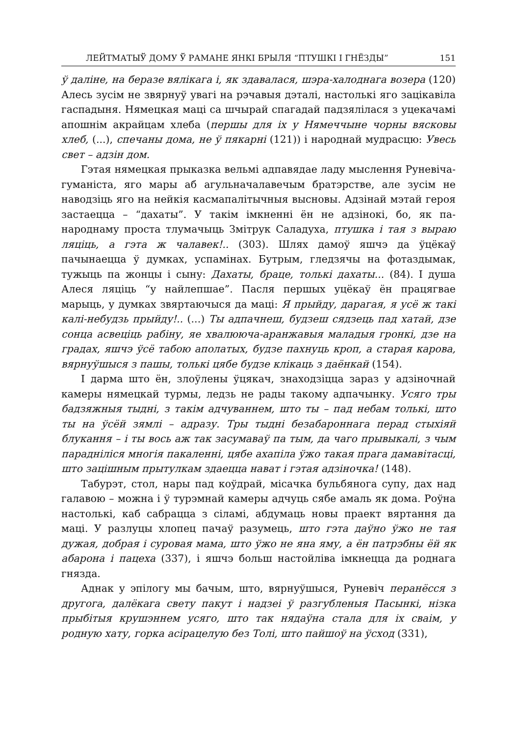ЛЕЙТМАТЫЎ ДОМУ Ў РАМАНЕ ЯНКІ БРЫЛЯ “ПТУШКІ І ГНЁЗДЫ” 151
ў даліне, на беразе вялікага і, як здавалася, шэра-халоднага возера (120) Алесь зусім не звярнуў увагі на рэчавыя дэталі, настолькі яго зацікавіла гаспадыня. Нямецкая маці са шчырай спагадай падзялілася з уцекачамі апошнім акрайцам хлеба (першы для іх у Нямеччыне чорны вясковы хлеб, (...), спечаны дома, не ў пякарні (121)) і народнай мудрасцю: Увесь свет – адзін дом.
Гэтая нямецкая прыказка вельмі адпавядае ладу мыслення Руневіча-гуманіста, яго мары аб агульначалавечым братэрстве, але зусім не наводзіць яго на нейкія касмапалітычныя высновы. Адзінай мэтай героя застаецца – “дахаты”. У такім імкненні ён не адзінокі, бо, як па-народнаму проста тлумачыць Змітрук Саладуха, птушка і тая з выраю ляціць, а гэта ж чалавек!.. (303). Шлях дамоў яшчэ да ўцёкаў пачынаецца ў думках, успамінах. Бутрым, гледзячы на фотаздымак, тужыць па жонцы і сыну: Дахаты, браце, толькі дахаты... (84). І душа Алеся ляціць “у найлепшае”. Пасля першых уцёкаў ён працягвае марыць, у думках звяртаючыся да маці: Я прыйду, дарагая, я усё ж такі калі-небудзь прыйду!.. (...) Ты адпачнеш, будзеш сядзець пад хатай, дзе сонца асвеціць рабіну, яе хвалююча-аранжавыя маладыя гронкі, дзе на градах, яшчэ ўсё табою аполатых, будзе пахнуць кроп, а старая карова, вярнуўшыся з пашы, толькі цябе будзе клікаць з даёнкай (154).
І дарма што ён, злоўлены ўцякач, знаходзіцца зараз у адзіночнай камеры нямецкай турмы, ледзь не рады такому адпачынку. Усяго тры бадзяжныя тыдні, з такім адчуваннем, што ты – пад небам толькі, што ты на ўсёй зямлі – адразу. Тры тыдні безабароннага перад стыхіяй блукання – і ты вось аж так засумаваў па тым, да чаго прывыкалі, з чым парадніліся многія пакаленні, цябе ахапіла ўжо такая прага дамавітасці, што зацішным прытулкам здаецца нават і гэтая адзіночка! (148).
Табурэт, стол, нары пад коўдрай, місачка бульбянога супу, дах над галавою – можна і ў турэмнай камеры адчуць сябе амаль як дома. Роўна настолькі, каб сабрацца з сіламі, абдумаць новы праект вяртання да маці. У разлуцы хлопец пачаў разумець, што гэта даўно ўжо не тая дужая, добрая і суровая мама, што ўжо не яна яму, а ён патрэбны ёй як абарона і пацеха (337), і яшчэ больш настойліва імкнецца да роднага гнязда.
Аднак у эпілогу мы бачым, што, вярнуўшыся, Руневіч перанёсся з другога, далёкага свету пакут і надзеі ў разгубленыя Пасынкі, нізка прыбітыя крушэннем усяго, што так нядаўна стала для іх сваім, у родную хату, горка асірацелую без Толі, што пайшоў на ўсход (331),